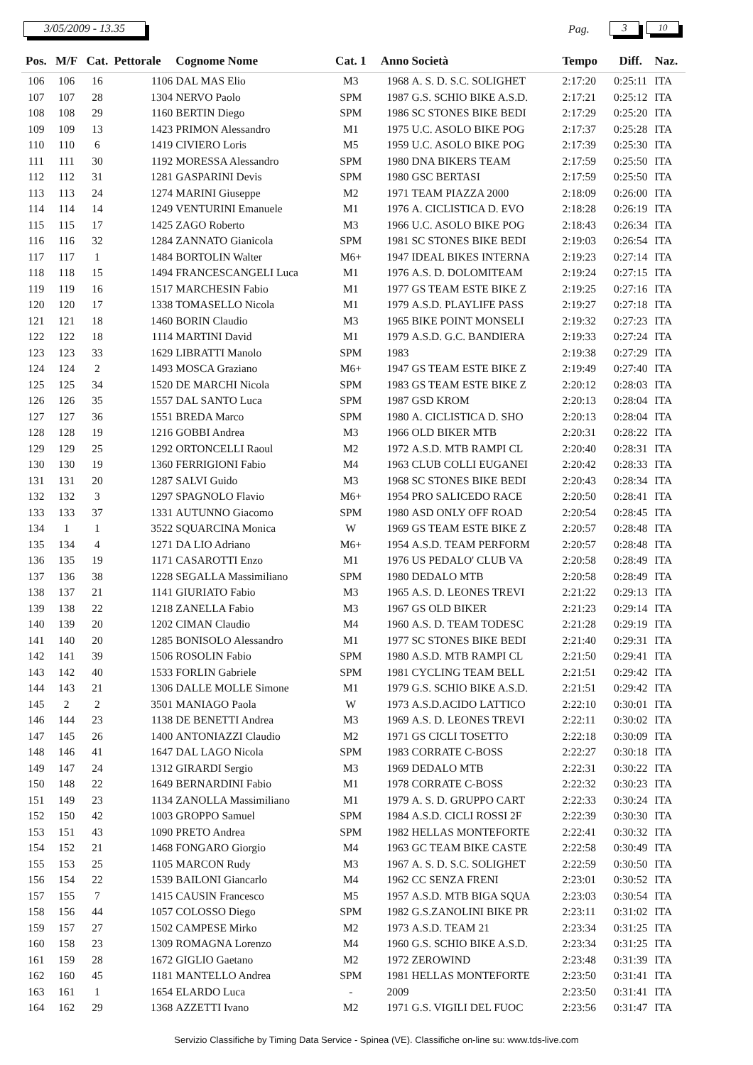3/05/2009 - 13.35 Pag. 3 10
| Pos. | M/F | Cat. | Pettorale | Cognome Nome | Cat. 1 | Anno | Società | Tempo | Diff. | Naz. |
| --- | --- | --- | --- | --- | --- | --- | --- | --- | --- | --- |
| 106 | 106 | 16 | 1106 | DAL MAS Elio | M3 | 1968 | A. S. D. S.C. SOLIGHET | 2:17:20 | 0:25:11 | ITA |
| 107 | 107 | 28 | 1304 | NERVO Paolo | SPM | 1987 | G.S. SCHIO BIKE A.S.D. | 2:17:21 | 0:25:12 | ITA |
| 108 | 108 | 29 | 1160 | BERTIN Diego | SPM | 1986 | SC STONES BIKE BEDI | 2:17:29 | 0:25:20 | ITA |
| 109 | 109 | 13 | 1423 | PRIMON Alessandro | M1 | 1975 | U.C. ASOLO BIKE POG | 2:17:37 | 0:25:28 | ITA |
| 110 | 110 | 6 | 1419 | CIVIERO Loris | M5 | 1959 | U.C. ASOLO BIKE POG | 2:17:39 | 0:25:30 | ITA |
| 111 | 111 | 30 | 1192 | MORESSA Alessandro | SPM | 1980 | DNA BIKERS TEAM | 2:17:59 | 0:25:50 | ITA |
| 112 | 112 | 31 | 1281 | GASPARINI Devis | SPM | 1980 | GSC BERTASI | 2:17:59 | 0:25:50 | ITA |
| 113 | 113 | 24 | 1274 | MARINI Giuseppe | M2 | 1971 | TEAM PIAZZA 2000 | 2:18:09 | 0:26:00 | ITA |
| 114 | 114 | 14 | 1249 | VENTURINI Emanuele | M1 | 1976 | A. CICLISTICA D. EVO | 2:18:28 | 0:26:19 | ITA |
| 115 | 115 | 17 | 1425 | ZAGO Roberto | M3 | 1966 | U.C. ASOLO BIKE POG | 2:18:43 | 0:26:34 | ITA |
| 116 | 116 | 32 | 1284 | ZANNATO Gianicola | SPM | 1981 | SC STONES BIKE BEDI | 2:19:03 | 0:26:54 | ITA |
| 117 | 117 | 1 | 1484 | BORTOLIN Walter | M6+ | 1947 | IDEAL BIKES INTERNA | 2:19:23 | 0:27:14 | ITA |
| 118 | 118 | 15 | 1494 | FRANCESCANGELI Luca | M1 | 1976 | A.S. D. DOLOMITEAM | 2:19:24 | 0:27:15 | ITA |
| 119 | 119 | 16 | 1517 | MARCHESIN Fabio | M1 | 1977 | GS TEAM ESTE BIKE Z | 2:19:25 | 0:27:16 | ITA |
| 120 | 120 | 17 | 1338 | TOMASELLO Nicola | M1 | 1979 | A.S.D. PLAYLIFE PASS | 2:19:27 | 0:27:18 | ITA |
| 121 | 121 | 18 | 1460 | BORIN Claudio | M3 | 1965 | BIKE POINT MONSELI | 2:19:32 | 0:27:23 | ITA |
| 122 | 122 | 18 | 1114 | MARTINI David | M1 | 1979 | A.S.D. G.C. BANDIERA | 2:19:33 | 0:27:24 | ITA |
| 123 | 123 | 33 | 1629 | LIBRATTI Manolo | SPM | 1983 | | 2:19:38 | 0:27:29 | ITA |
| 124 | 124 | 2 | 1493 | MOSCA Graziano | M6+ | 1947 | GS TEAM ESTE BIKE Z | 2:19:49 | 0:27:40 | ITA |
| 125 | 125 | 34 | 1520 | DE MARCHI Nicola | SPM | 1983 | GS TEAM ESTE BIKE Z | 2:20:12 | 0:28:03 | ITA |
| 126 | 126 | 35 | 1557 | DAL SANTO Luca | SPM | 1987 | GSD KROM | 2:20:13 | 0:28:04 | ITA |
| 127 | 127 | 36 | 1551 | BREDA Marco | SPM | 1980 | A. CICLISTICA D. SHO | 2:20:13 | 0:28:04 | ITA |
| 128 | 128 | 19 | 1216 | GOBBI Andrea | M3 | 1966 | OLD BIKER MTB | 2:20:31 | 0:28:22 | ITA |
| 129 | 129 | 25 | 1292 | ORTONCELLI Raoul | M2 | 1972 | A.S.D. MTB RAMPI CL | 2:20:40 | 0:28:31 | ITA |
| 130 | 130 | 19 | 1360 | FERRIGIONI Fabio | M4 | 1963 | CLUB COLLI EUGANEI | 2:20:42 | 0:28:33 | ITA |
| 131 | 131 | 20 | 1287 | SALVI Guido | M3 | 1968 | SC STONES BIKE BEDI | 2:20:43 | 0:28:34 | ITA |
| 132 | 132 | 3 | 1297 | SPAGNOLO Flavio | M6+ | 1954 | PRO SALICEDO RACE | 2:20:50 | 0:28:41 | ITA |
| 133 | 133 | 37 | 1331 | AUTUNNO Giacomo | SPM | 1980 | ASD ONLY OFF ROAD | 2:20:54 | 0:28:45 | ITA |
| 134 | 1 | 1 | 3522 | SQUARCINA Monica | W | 1969 | GS TEAM ESTE BIKE Z | 2:20:57 | 0:28:48 | ITA |
| 135 | 134 | 4 | 1271 | DA LIO Adriano | M6+ | 1954 | A.S.D. TEAM PERFORM | 2:20:57 | 0:28:48 | ITA |
| 136 | 135 | 19 | 1171 | CASAROTTI Enzo | M1 | 1976 | US PEDALO' CLUB VA | 2:20:58 | 0:28:49 | ITA |
| 137 | 136 | 38 | 1228 | SEGALLA Massimiliano | SPM | 1980 | DEDALO MTB | 2:20:58 | 0:28:49 | ITA |
| 138 | 137 | 21 | 1141 | GIURIATO Fabio | M3 | 1965 | A.S. D. LEONES TREVI | 2:21:22 | 0:29:13 | ITA |
| 139 | 138 | 22 | 1218 | ZANELLA Fabio | M3 | 1967 | GS OLD BIKER | 2:21:23 | 0:29:14 | ITA |
| 140 | 139 | 20 | 1202 | CIMAN Claudio | M4 | 1960 | A.S. D. TEAM TODESC | 2:21:28 | 0:29:19 | ITA |
| 141 | 140 | 20 | 1285 | BONISOLO Alessandro | M1 | 1977 | SC STONES BIKE BEDI | 2:21:40 | 0:29:31 | ITA |
| 142 | 141 | 39 | 1506 | ROSOLIN Fabio | SPM | 1980 | A.S.D. MTB RAMPI CL | 2:21:50 | 0:29:41 | ITA |
| 143 | 142 | 40 | 1533 | FORLIN Gabriele | SPM | 1981 | CYCLING TEAM BELL | 2:21:51 | 0:29:42 | ITA |
| 144 | 143 | 21 | 1306 | DALLE MOLLE Simone | M1 | 1979 | G.S. SCHIO BIKE A.S.D. | 2:21:51 | 0:29:42 | ITA |
| 145 | 2 | 2 | 3501 | MANIAGO Paola | W | 1973 | A.S.D.ACIDO LATTICO | 2:22:10 | 0:30:01 | ITA |
| 146 | 144 | 23 | 1138 | DE BENETTI Andrea | M3 | 1969 | A.S. D. LEONES TREVI | 2:22:11 | 0:30:02 | ITA |
| 147 | 145 | 26 | 1400 | ANTONIAZZI Claudio | M2 | 1971 | GS CICLI TOSETTO | 2:22:18 | 0:30:09 | ITA |
| 148 | 146 | 41 | 1647 | DAL LAGO Nicola | SPM | 1983 | CORRATE C-BOSS | 2:22:27 | 0:30:18 | ITA |
| 149 | 147 | 24 | 1312 | GIRARDI Sergio | M3 | 1969 | DEDALO MTB | 2:22:31 | 0:30:22 | ITA |
| 150 | 148 | 22 | 1649 | BERNARDINI Fabio | M1 | 1978 | CORRATE C-BOSS | 2:22:32 | 0:30:23 | ITA |
| 151 | 149 | 23 | 1134 | ZANOLLA Massimiliano | M1 | 1979 | A. S. D. GRUPPO CART | 2:22:33 | 0:30:24 | ITA |
| 152 | 150 | 42 | 1003 | GROPPO Samuel | SPM | 1984 | A.S.D. CICLI ROSSI 2F | 2:22:39 | 0:30:30 | ITA |
| 153 | 151 | 43 | 1090 | PRETO Andrea | SPM | 1982 | HELLAS MONTEFORTE | 2:22:41 | 0:30:32 | ITA |
| 154 | 152 | 21 | 1468 | FONGARO Giorgio | M4 | 1963 | GC TEAM BIKE CASTE | 2:22:58 | 0:30:49 | ITA |
| 155 | 153 | 25 | 1105 | MARCON Rudy | M3 | 1967 | A. S. D. S.C. SOLIGHET | 2:22:59 | 0:30:50 | ITA |
| 156 | 154 | 22 | 1539 | BAILONI Giancarlo | M4 | 1962 | CC SENZA FRENI | 2:23:01 | 0:30:52 | ITA |
| 157 | 155 | 7 | 1415 | CAUSIN Francesco | M5 | 1957 | A.S.D. MTB BIGA SQUA | 2:23:03 | 0:30:54 | ITA |
| 158 | 156 | 44 | 1057 | COLOSSO Diego | SPM | 1982 | G.S.ZANOLINI BIKE PR | 2:23:11 | 0:31:02 | ITA |
| 159 | 157 | 27 | 1502 | CAMPESE Mirko | M2 | 1973 | A.S.D. TEAM 21 | 2:23:34 | 0:31:25 | ITA |
| 160 | 158 | 23 | 1309 | ROMAGNA Lorenzo | M4 | 1960 | G.S. SCHIO BIKE A.S.D. | 2:23:34 | 0:31:25 | ITA |
| 161 | 159 | 28 | 1672 | GIGLIO Gaetano | M2 | 1972 | ZEROWIND | 2:23:48 | 0:31:39 | ITA |
| 162 | 160 | 45 | 1181 | MANTELLO Andrea | SPM | 1981 | HELLAS MONTEFORTE | 2:23:50 | 0:31:41 | ITA |
| 163 | 161 | 1 | 1654 | ELARDO Luca | - | 2009 | | 2:23:50 | 0:31:41 | ITA |
| 164 | 162 | 29 | 1368 | AZZETTI Ivano | M2 | 1971 | G.S. VIGILI DEL FUOC | 2:23:56 | 0:31:47 | ITA |
Servizio Classifiche by Timing Data Service - Spinea (VE). Classifiche on-line su: www.tds-live.com